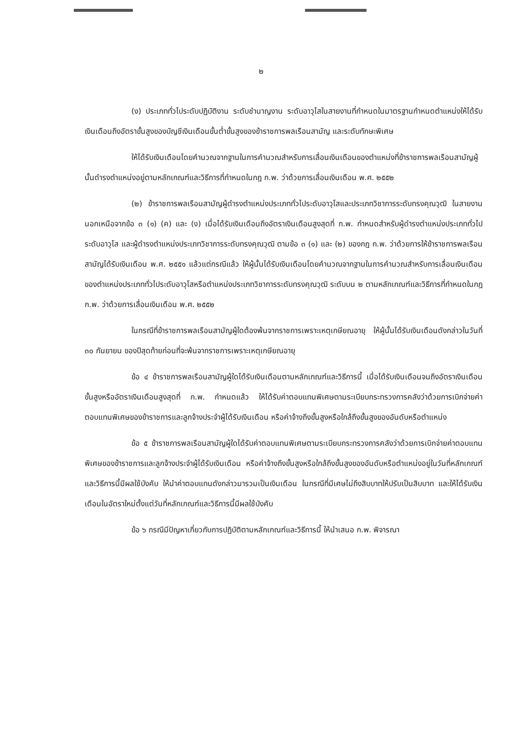๒
(ง) ประเภททั่วไประดับปฏิบัติงาน ระดับชำนาญงาน ระดับอาวุโสในสายงานที่กำหนดในมาตรฐานกำหนดตำแหน่งให้ได้รับเงินเดือนถึงอัตราขั้นสูงของบัญชีเงินเดือนขั้นต่ำขั้นสูงของข้าราชการพลเรือนสามัญ และระดับทักษะพิเศษ
ให้ได้รับเงินเดือนโดยคำนวณจากฐานในการคำนวณสำหรับการเลื่อนเงินเดือนของตำแหน่งที่ข้าราชการพลเรือนสามัญผู้นั้นดำรงตำแหน่งอยู่ตามหลักเกณฑ์และวิธีการที่กำหนดในกฎ ก.พ. ว่าด้วยการเลื่อนเงินเดือน พ.ศ. ๒๕๕๒
(๒) ข้าราชการพลเรือนสามัญผู้ดำรงตำแหน่งประเภททั่วไประดับอาวุโสและประเภทวิชาการระดับทรงคุณวุฒิ ในสายงานนอกเหนือจากข้อ ๓ (๑) (ค) และ (ง) เมื่อได้รับเงินเดือนถึงอัตราเงินเดือนสูงสุดที่ ก.พ. กำหนดสำหรับผู้ดำรงตำแหน่งประเภททั่วไประดับอาวุโส และผู้ดำรงตำแหน่งประเภทวิชาการระดับทรงคุณวุฒิ ตามข้อ ๓ (๑) และ (๒) ของกฎ ก.พ. ว่าด้วยการให้ข้าราชการพลเรือนสามัญได้รับเงินเดือน พ.ศ. ๒๕๕๑ แล้วแต่กรณีแล้ว ให้ผู้นั้นได้รับเงินเดือนโดยคำนวณจากฐานในการคำนวณสำหรับการเลื่อนเงินเดือนของตำแหน่งประเภททั่วไประดับอาวุโสหรือตำแหน่งประเภทวิชาการระดับทรงคุณวุฒิ ระดับบน ๒ ตามหลักเกณฑ์และวิธีการที่กำหนดในกฎ ก.พ. ว่าด้วยการเลื่อนเงินเดือน พ.ศ. ๒๕๕๒
ในกรณีที่ข้าราชการพลเรือนสามัญผู้ใดต้องพ้นจากราชการเพราะเหตุเกษียณอายุ ให้ผู้นั้นได้รับเงินเดือนดังกล่าวในวันที่ ๓๐ กันยายน ของปีสุดท้ายก่อนที่จะพ้นจากราชการเพราะเหตุเกษียณอายุ
ข้อ ๔ ข้าราชการพลเรือนสามัญผู้ใดได้รับเงินเดือนตามหลักเกณฑ์และวิธีการนี้ เมื่อได้รับเงินเดือนจนถึงอัตราเงินเดือนขั้นสูงหรืออัตราเงินเดือนสูงสุดที่ ก.พ. กำหนดแล้ว ให้ได้รับค่าตอบแทนพิเศษตามระเบียบกระทรวงการคลังว่าด้วยการเบิกจ่ายค่าตอบแทนพิเศษของข้าราชการและลูกจ้างประจำผู้ได้รับเงินเดือน หรือค่าจ้างถึงขั้นสูงหรือใกล้ถึงขั้นสูงของอันดับหรือตำแหน่ง
ข้อ ๕ ข้าราชการพลเรือนสามัญผู้ใดได้รับค่าตอบแทนพิเศษตามระเบียบกระทรวงการคลังว่าด้วยการเบิกจ่ายค่าตอบแทนพิเศษของข้าราชการและลูกจ้างประจำผู้ได้รับเงินเดือน หรือค่าจ้างถึงขั้นสูงหรือใกล้ถึงขั้นสูงของอันดับหรือตำแหน่งอยู่ในวันที่หลักเกณฑ์และวิธีการนี้มีผลใช้บังคับ ให้นำค่าตอบแทนดังกล่าวมารวมเป็นเงินเดือน ในกรณีที่มีเศษไม่ถึงสิบบาทให้ปรับเป็นสิบบาท และให้ได้รับเงินเดือนในอัตราใหม่ตั้งแต่วันที่หลักเกณฑ์และวิธีการนี้มีผลใช้บังคับ
ข้อ ๖ กรณีมีปัญหาเกี่ยวกับการปฏิบัติตามหลักเกณฑ์และวิธีการนี้ ให้นำเสนอ ก.พ. พิจารณา